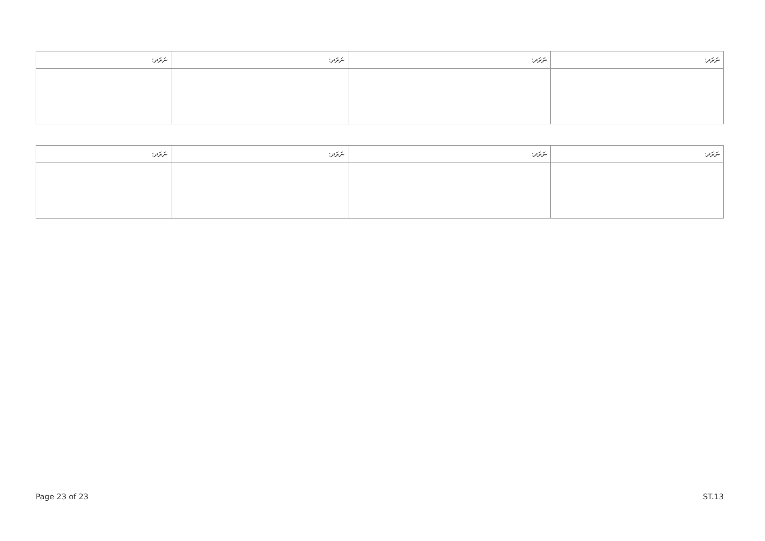| ނަރަދ: | ނަރަދ: | ނަރަދ: | ނަރަދ: |
| --- | --- | --- | --- |
| ނަރަދ: | ނަރަދ: | ނަރަދ: | ނަރަދ: |
| --- | --- | --- | --- |
Page 23 of 23 ST.13